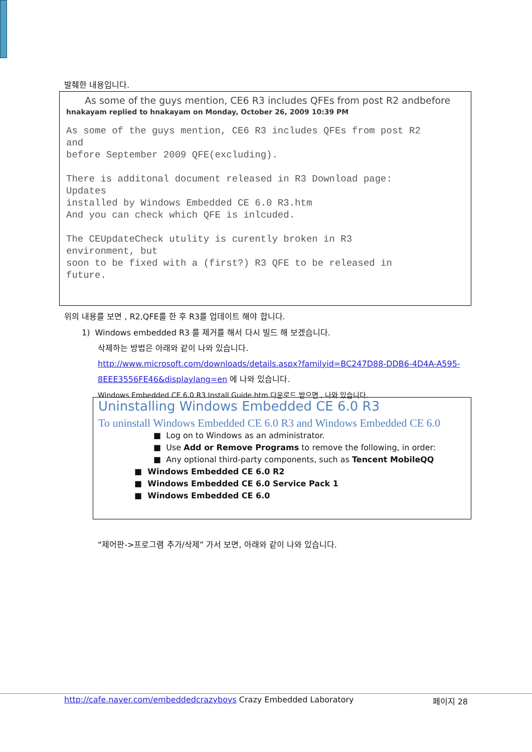발췌한 내용입니다.
As some of the guys mention, CE6 R3 includes QFEs from post R2 andbefore
hnakayam replied to hnakayam on Monday, October 26, 2009 10:39 PM
As some of the guys mention, CE6 R3 includes QFEs from post R2 and before September 2009 QFE(excluding). There is additonal document released in R3 Download page: Updates installed by Windows Embedded CE 6.0 R3.htm And you can check which QFE is inlcuded. The CEUpdateCheck utulity is curently broken in R3 environment, but soon to be fixed with a (first?) R3 QFE to be released in future.
위의 내용를 보면 , R2,QFE를 한 후 R3를 업데이트 해야 합니다.
1) Windows embedded R3 를 제거를 해서 다시 빌드 해 보겠습니다.
삭제하는 방법은 아래와 같이 나와 있습니다.
http://www.microsoft.com/downloads/details.aspx?familyid=BC247D88-DDB6-4D4A-A595-
8EEE3556FE46&displaylang=en 에 나와 있습니다.
Windows Embedded CE 6.0 R3 Install Guide.htm 다운로드 받으면 , 나와 있습니다.
Uninstalling Windows Embedded CE 6.0 R3
To uninstall Windows Embedded CE 6.0 R3 and Windows Embedded CE 6.0
■ Log on to Windows as an administrator.
■ Use Add or Remove Programs to remove the following, in order:
■ Any optional third-party components, such as Tencent MobileQQ
■ Windows Embedded CE 6.0 R2
■ Windows Embedded CE 6.0 Service Pack 1
■ Windows Embedded CE 6.0
“제어판->프로그램 추가/삭제” 가서 보면, 아래와 같이 나와 있습니다.
http://cafe.naver.com/embeddedcrazyboys Crazy Embedded Laboratory 페이지 28